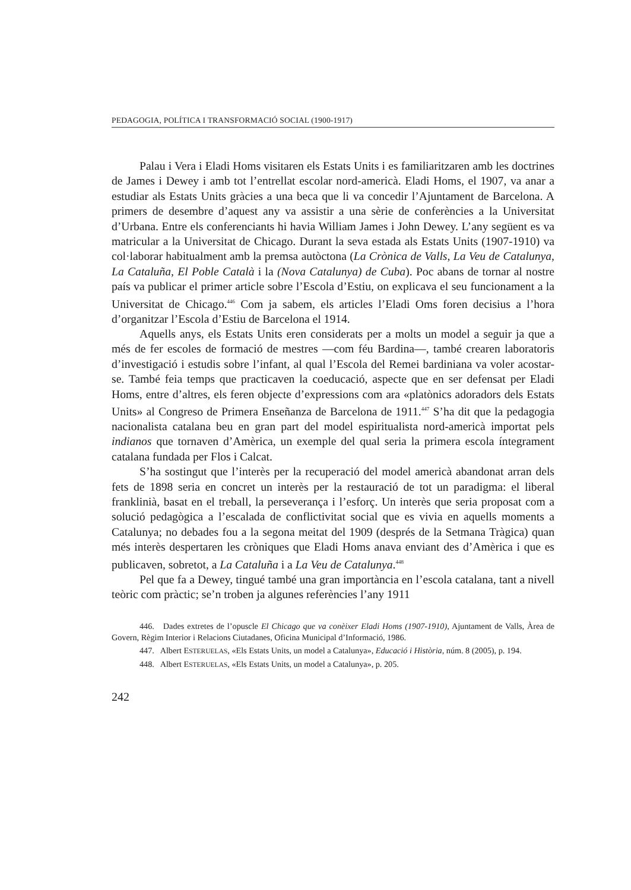PEDAGOGIA, POLÍTICA I TRANSFORMACIÓ SOCIAL (1900-1917)
Palau i Vera i Eladi Homs visitaren els Estats Units i es familiaritzaren amb les doctrines de James i Dewey i amb tot l’entrellat escolar nord-americà. Eladi Homs, el 1907, va anar a estudiar als Estats Units gràcies a una beca que li va concedir l’Ajuntament de Barcelona. A primers de desembre d’aquest any va assistir a una sèrie de conferències a la Universitat d’Urbana. Entre els conferenciants hi havia William James i John Dewey. L’any següent es va matricular a la Universitat de Chicago. Durant la seva estada als Estats Units (1907-1910) va col·laborar habitualment amb la premsa autòctona (La Crònica de Valls, La Veu de Catalunya, La Cataluña, El Poble Català i la (Nova Catalunya) de Cuba). Poc abans de tornar al nostre país va publicar el primer article sobre l’Escola d’Estiu, on explicava el seu funcionament a la Universitat de Chicago.<sup>446</sup> Com ja sabem, els articles l’Eladi Oms foren decisius a l’hora d’organitzar l’Escola d’Estiu de Barcelona el 1914.
Aquells anys, els Estats Units eren considerats per a molts un model a seguir ja que a més de fer escoles de formació de mestres —com féu Bardina—, també crearen laboratoris d’investigació i estudis sobre l’infant, al qual l’Escola del Remei bardiniana va voler acostar-se. També feia temps que practicaven la coeducació, aspecte que en ser defensat per Eladi Homs, entre d’altres, els feren objecte d’expressions com ara «platònics adoradors dels Estats Units» al Congreso de Primera Enseñanza de Barcelona de 1911.<sup>447</sup> S’ha dit que la pedagogia nacionalista catalana beu en gran part del model espiritualista nord-americà importat pels indianos que tornaven d’Amèrica, un exemple del qual seria la primera escola íntegrament catalana fundada per Flos i Calcat.
S’ha sostingut que l’interès per la recuperació del model americà abandonat arran dels fets de 1898 seria en concret un interès per la restauració de tot un paradigma: el liberal franklinià, basat en el treball, la perseverança i l’esforç. Un interès que seria proposat com a solució pedagògica a l’escalada de conflictivitat social que es vivia en aquells moments a Catalunya; no debades fou a la segona meitat del 1909 (després de la Setmana Tràgica) quan més interès despertaren les cròniques que Eladi Homs anava enviant des d’Amèrica i que es publicaven, sobretot, a La Cataluña i a La Veu de Catalunya.<sup>448</sup>
Pel que fa a Dewey, tingué també una gran importància en l’escola catalana, tant a nivell teòric com pràctic; se’n troben ja algunes referències l’any 1911
446. Dades extretes de l’opuscle El Chicago que va conèixer Eladi Homs (1907-1910), Ajuntament de Valls, Àrea de Govern, Règim Interior i Relacions Ciutadanes, Oficina Municipal d’Informació, 1986.
447. Albert ESTERUELAS, «Els Estats Units, un model a Catalunya», Educació i Història, núm. 8 (2005), p. 194.
448. Albert ESTERUELAS, «Els Estats Units, un model a Catalunya», p. 205.
242